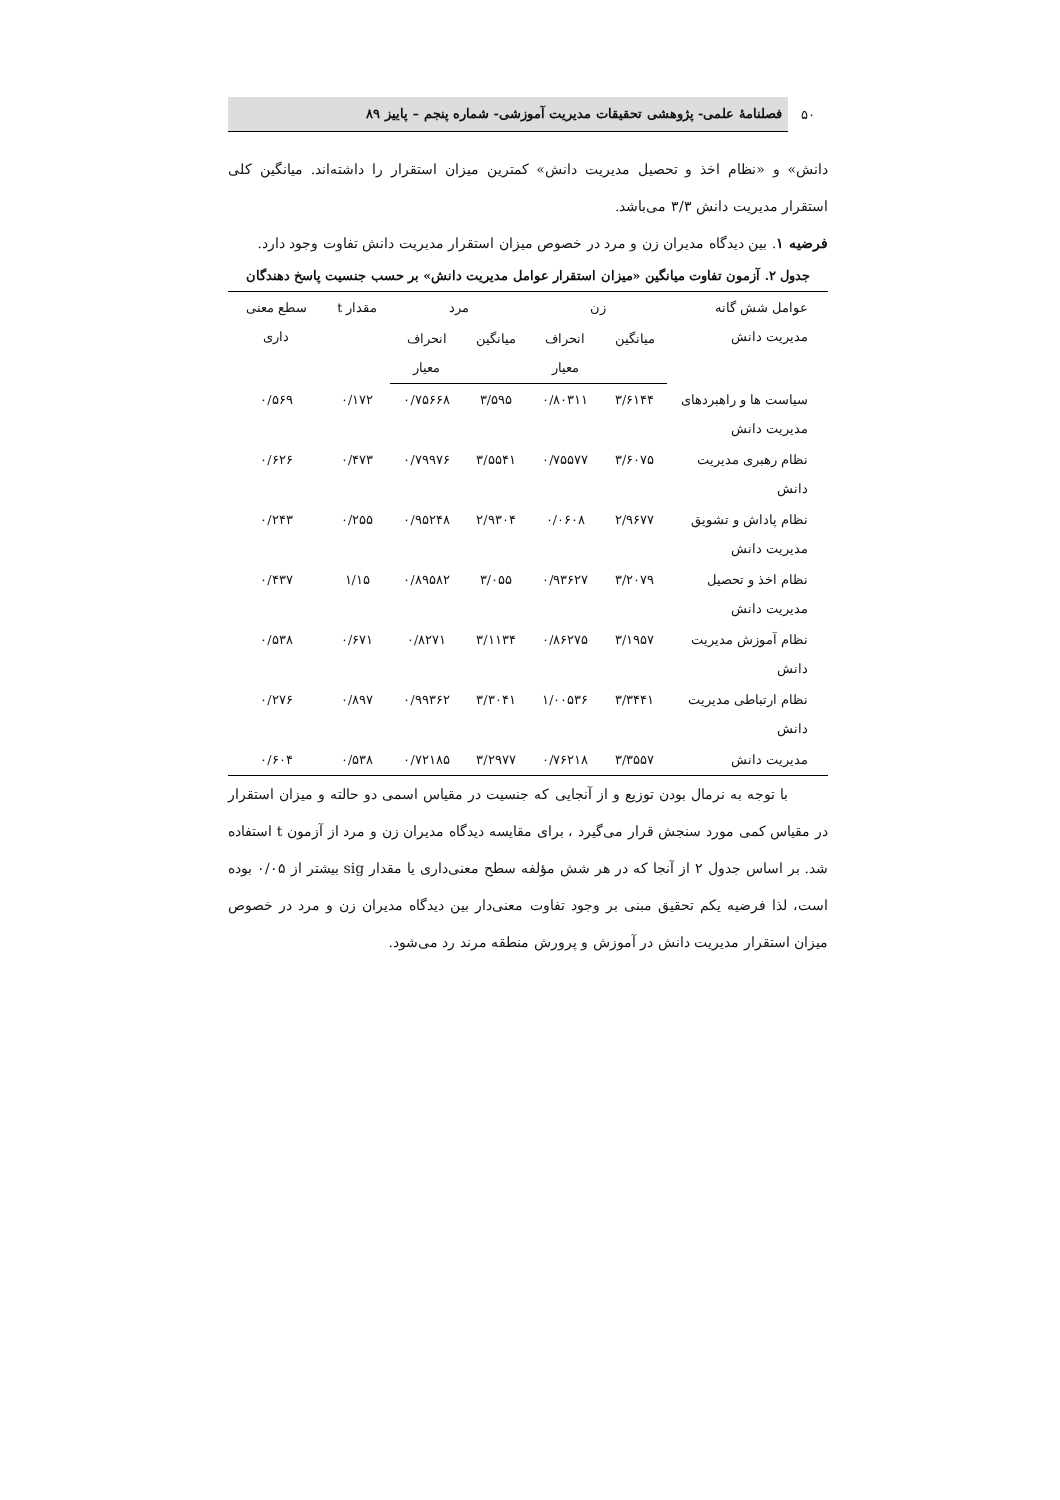۵۰
فصلنامهٔ علمی- پژوهشی تحقیقات مدیریت آموزشی- شماره پنجم – پاییز ۸۹
دانش» و «نظام اخذ و تحصیل مدیریت دانش» کمترین میزان استقرار را داشته‌اند. میانگین کلی استقرار مدیریت دانش ۳/۳ می‌باشد.
فرضیه ۱. بین دیدگاه مدیران زن و مرد در خصوص میزان استقرار مدیریت دانش تفاوت وجود دارد.
جدول ۲. آزمون تفاوت میانگین «میزان استقرار عوامل مدیریت دانش» بر حسب جنسیت پاسخ دهندگان
| عوامل شش گانه مدیریت دانش | زن | | مرد | | مقدار t | سطع معنی داری |
| --- | --- | --- | --- | --- | --- | --- |
| | میانگین | انحراف معیار | میانگین | انحراف معیار | | |
| سیاست ها و راهبردهای مدیریت دانش | ۳/۶۱۴۴ | ۰/۸۰۳۱۱ | ۳/۵۹۵ | ۰/۷۵۶۶۸ | ۰/۱۷۲ | ۰/۵۶۹ |
| نظام رهبری مدیریت دانش | ۳/۶۰۷۵ | ۰/۷۵۵۷۷ | ۳/۵۵۴۱ | ۰/۷۹۹۷۶ | ۰/۴۷۳ | ۰/۶۲۶ |
| نظام پاداش و تشویق مدیریت دانش | ۲/۹۶۷۷ | ۰/۰۶۰۸ | ۲/۹۳۰۴ | ۰/۹۵۲۴۸ | ۰/۲۵۵ | ۰/۲۴۳ |
| نظام اخذ و تحصیل مدیریت دانش | ۳/۲۰۷۹ | ۰/۹۳۶۲۷ | ۳/۰۵۵ | ۰/۸۹۵۸۲ | ۱/۱۵ | ۰/۴۳۷ |
| نظام آموزش مدیریت دانش | ۳/۱۹۵۷ | ۰/۸۶۲۷۵ | ۳/۱۱۳۴ | ۰/۸۲۷۱ | ۰/۶۷۱ | ۰/۵۳۸ |
| نظام ارتباطی مدیریت دانش | ۳/۳۴۴۱ | ۱/۰۰۵۳۶ | ۳/۳۰۴۱ | ۰/۹۹۳۶۲ | ۰/۸۹۷ | ۰/۲۷۶ |
| مدیریت دانش | ۳/۳۵۵۷ | ۰/۷۶۲۱۸ | ۳/۲۹۷۷ | ۰/۷۲۱۸۵ | ۰/۵۳۸ | ۰/۶۰۴ |
با توجه به نرمال بودن توزیع و از آنجایی که جنسیت در مقیاس اسمی دو حالته و میزان استقرار در مقیاس کمی مورد سنجش قرار می‌گیرد ، برای مقایسه دیدگاه مدیران زن و مرد از آزمون t استفاده شد. بر اساس جدول ۲ از آنجا که در هر شش مؤلفه سطح معنی‌داری یا مقدار sig بیشتر از ۰/۰۵ بوده است، لذا فرضیه یکم تحقیق مبنی بر وجود تفاوت معنی‌دار بین دیدگاه مدیران زن و مرد در خصوص میزان استقرار مدیریت دانش در آموزش و پرورش منطقه مرند رد می‌شود.